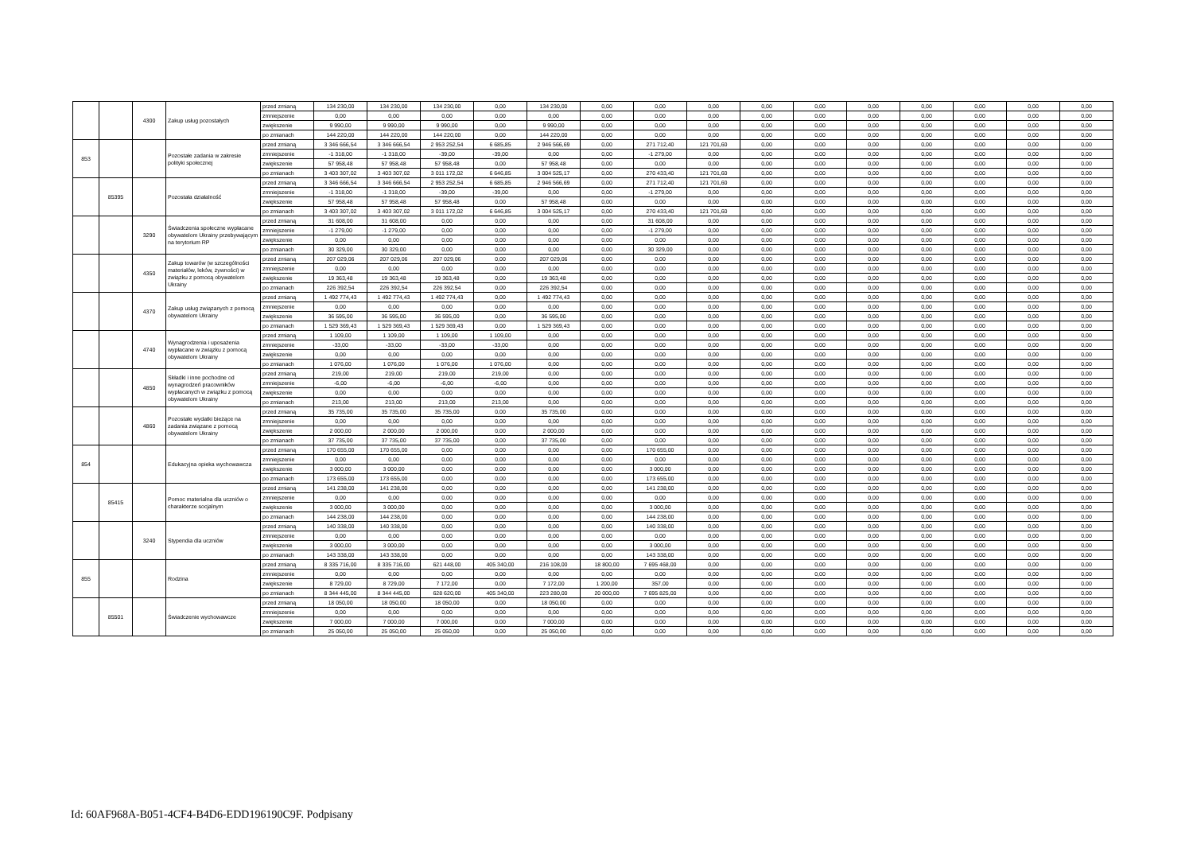| | | 4300 | Zakup usług pozostałych | przed zmianą | 134 230,00 | 134 230,00 | 134 230,00 | 0,00 | 134 230,00 | 0,00 | 0,00 | 0,00 | 0,00 | 0,00 | 0,00 | 0,00 | 0,00 | 0,00 | 0,00 |
| | | | | zmniejszenie | 0,00 | 0,00 | 0,00 | 0,00 | 0,00 | 0,00 | 0,00 | 0,00 | 0,00 | 0,00 | 0,00 | 0,00 | 0,00 | 0,00 | 0,00 |
| | | | | zwiększenie | 9 990,00 | 9 990,00 | 9 990,00 | 0,00 | 9 990,00 | 0,00 | 0,00 | 0,00 | 0,00 | 0,00 | 0,00 | 0,00 | 0,00 | 0,00 | 0,00 |
| | | | | po zmianach | 144 220,00 | 144 220,00 | 144 220,00 | 0,00 | 144 220,00 | 0,00 | 0,00 | 0,00 | 0,00 | 0,00 | 0,00 | 0,00 | 0,00 | 0,00 | 0,00 |
| 853 | | | Pozostałe zadania w zakresie polityki społecznej | przed zmianą | 3 346 666,54 | 3 346 666,54 | 2 953 252,54 | 6 685,85 | 2 946 566,69 | 0,00 | 271 712,40 | 121 701,60 | 0,00 | 0,00 | 0,00 | 0,00 | 0,00 | 0,00 | 0,00 |
| | | | | zmniejszenie | -1 318,00 | -1 318,00 | -39,00 | -39,00 | 0,00 | 0,00 | -1 279,00 | 0,00 | 0,00 | 0,00 | 0,00 | 0,00 | 0,00 | 0,00 | 0,00 |
| | | | | zwiększenie | 57 958,48 | 57 958,48 | 57 958,48 | 0,00 | 57 958,48 | 0,00 | 0,00 | 0,00 | 0,00 | 0,00 | 0,00 | 0,00 | 0,00 | 0,00 | 0,00 |
| | | | | po zmianach | 3 403 307,02 | 3 403 307,02 | 3 011 172,02 | 6 646,85 | 3 004 525,17 | 0,00 | 270 433,40 | 121 701,60 | 0,00 | 0,00 | 0,00 | 0,00 | 0,00 | 0,00 | 0,00 |
| | 85395 | | Pozostała działalność | przed zmianą | 3 346 666,54 | 3 346 666,54 | 2 953 252,54 | 6 685,85 | 2 946 566,69 | 0,00 | 271 712,40 | 121 701,60 | 0,00 | 0,00 | 0,00 | 0,00 | 0,00 | 0,00 | 0,00 |
| | | | | zmniejszenie | -1 318,00 | -1 318,00 | -39,00 | -39,00 | 0,00 | 0,00 | -1 279,00 | 0,00 | 0,00 | 0,00 | 0,00 | 0,00 | 0,00 | 0,00 | 0,00 |
| | | | | zwiększenie | 57 958,48 | 57 958,48 | 57 958,48 | 0,00 | 57 958,48 | 0,00 | 0,00 | 0,00 | 0,00 | 0,00 | 0,00 | 0,00 | 0,00 | 0,00 | 0,00 |
| | | | | po zmianach | 3 403 307,02 | 3 403 307,02 | 3 011 172,02 | 6 646,85 | 3 004 525,17 | 0,00 | 270 433,40 | 121 701,60 | 0,00 | 0,00 | 0,00 | 0,00 | 0,00 | 0,00 | 0,00 |
| | | 3290 | Świadczenia społeczne wypłacane obywatelom Ukrainy przebywającym na terytorium RP | przed zmianą | 31 608,00 | 31 608,00 | 0,00 | 0,00 | 0,00 | 0,00 | 31 608,00 | 0,00 | 0,00 | 0,00 | 0,00 | 0,00 | 0,00 | 0,00 | 0,00 |
| | | | | zmniejszenie | -1 279,00 | -1 279,00 | 0,00 | 0,00 | 0,00 | 0,00 | -1 279,00 | 0,00 | 0,00 | 0,00 | 0,00 | 0,00 | 0,00 | 0,00 | 0,00 |
| | | | | zwiększenie | 0,00 | 0,00 | 0,00 | 0,00 | 0,00 | 0,00 | 0,00 | 0,00 | 0,00 | 0,00 | 0,00 | 0,00 | 0,00 | 0,00 | 0,00 |
| | | | | po zmianach | 30 329,00 | 30 329,00 | 0,00 | 0,00 | 0,00 | 0,00 | 30 329,00 | 0,00 | 0,00 | 0,00 | 0,00 | 0,00 | 0,00 | 0,00 | 0,00 |
| | | 4350 | Zakup towarów (w szczególności materiałów, leków, żywności) w związku z pomocą obywatelom Ukrainy | przed zmianą | 207 029,06 | 207 029,06 | 207 029,06 | 0,00 | 207 029,06 | 0,00 | 0,00 | 0,00 | 0,00 | 0,00 | 0,00 | 0,00 | 0,00 | 0,00 | 0,00 |
| | | | | zmniejszenie | 0,00 | 0,00 | 0,00 | 0,00 | 0,00 | 0,00 | 0,00 | 0,00 | 0,00 | 0,00 | 0,00 | 0,00 | 0,00 | 0,00 | 0,00 |
| | | | | zwiększenie | 19 363,48 | 19 363,48 | 19 363,48 | 0,00 | 19 363,48 | 0,00 | 0,00 | 0,00 | 0,00 | 0,00 | 0,00 | 0,00 | 0,00 | 0,00 | 0,00 |
| | | | | po zmianach | 226 392,54 | 226 392,54 | 226 392,54 | 0,00 | 226 392,54 | 0,00 | 0,00 | 0,00 | 0,00 | 0,00 | 0,00 | 0,00 | 0,00 | 0,00 | 0,00 |
| | | 4370 | Zakup usług związanych z pomocą obywatelom Ukrainy | przed zmianą | 1 492 774,43 | 1 492 774,43 | 1 492 774,43 | 0,00 | 1 492 774,43 | 0,00 | 0,00 | 0,00 | 0,00 | 0,00 | 0,00 | 0,00 | 0,00 | 0,00 | 0,00 |
| | | | | zmniejszenie | 0,00 | 0,00 | 0,00 | 0,00 | 0,00 | 0,00 | 0,00 | 0,00 | 0,00 | 0,00 | 0,00 | 0,00 | 0,00 | 0,00 | 0,00 |
| | | | | zwiększenie | 36 595,00 | 36 595,00 | 36 595,00 | 0,00 | 36 595,00 | 0,00 | 0,00 | 0,00 | 0,00 | 0,00 | 0,00 | 0,00 | 0,00 | 0,00 | 0,00 |
| | | | | po zmianach | 1 529 369,43 | 1 529 369,43 | 1 529 369,43 | 0,00 | 1 529 369,43 | 0,00 | 0,00 | 0,00 | 0,00 | 0,00 | 0,00 | 0,00 | 0,00 | 0,00 | 0,00 |
| | | 4740 | Wynagrodzenia i uposażenia wypłacane w związku z pomocą obywatelom Ukrainy | przed zmianą | 1 109,00 | 1 109,00 | 1 109,00 | 1 109,00 | 0,00 | 0,00 | 0,00 | 0,00 | 0,00 | 0,00 | 0,00 | 0,00 | 0,00 | 0,00 | 0,00 |
| | | | | zmniejszenie | -33,00 | -33,00 | -33,00 | -33,00 | 0,00 | 0,00 | 0,00 | 0,00 | 0,00 | 0,00 | 0,00 | 0,00 | 0,00 | 0,00 | 0,00 |
| | | | | zwiększenie | 0,00 | 0,00 | 0,00 | 0,00 | 0,00 | 0,00 | 0,00 | 0,00 | 0,00 | 0,00 | 0,00 | 0,00 | 0,00 | 0,00 | 0,00 |
| | | | | po zmianach | 1 076,00 | 1 076,00 | 1 076,00 | 1 076,00 | 0,00 | 0,00 | 0,00 | 0,00 | 0,00 | 0,00 | 0,00 | 0,00 | 0,00 | 0,00 | 0,00 |
| | | 4850 | Składki i inne pochodne od wynagrodzeń pracowników wypłacanych w związku z pomocą obywatelom Ukrainy | przed zmianą | 219,00 | 219,00 | 219,00 | 219,00 | 0,00 | 0,00 | 0,00 | 0,00 | 0,00 | 0,00 | 0,00 | 0,00 | 0,00 | 0,00 | 0,00 |
| | | | | zmniejszenie | -6,00 | -6,00 | -6,00 | -6,00 | 0,00 | 0,00 | 0,00 | 0,00 | 0,00 | 0,00 | 0,00 | 0,00 | 0,00 | 0,00 | 0,00 |
| | | | | zwiększenie | 0,00 | 0,00 | 0,00 | 0,00 | 0,00 | 0,00 | 0,00 | 0,00 | 0,00 | 0,00 | 0,00 | 0,00 | 0,00 | 0,00 | 0,00 |
| | | | | po zmianach | 213,00 | 213,00 | 213,00 | 213,00 | 0,00 | 0,00 | 0,00 | 0,00 | 0,00 | 0,00 | 0,00 | 0,00 | 0,00 | 0,00 | 0,00 |
| | | 4860 | Pozostałe wydatki bieżące na zadania związane z pomocą obywatelom Ukrainy | przed zmianą | 35 735,00 | 35 735,00 | 35 735,00 | 0,00 | 35 735,00 | 0,00 | 0,00 | 0,00 | 0,00 | 0,00 | 0,00 | 0,00 | 0,00 | 0,00 | 0,00 |
| | | | | zmniejszenie | 0,00 | 0,00 | 0,00 | 0,00 | 0,00 | 0,00 | 0,00 | 0,00 | 0,00 | 0,00 | 0,00 | 0,00 | 0,00 | 0,00 | 0,00 |
| | | | | zwiększenie | 2 000,00 | 2 000,00 | 2 000,00 | 0,00 | 2 000,00 | 0,00 | 0,00 | 0,00 | 0,00 | 0,00 | 0,00 | 0,00 | 0,00 | 0,00 | 0,00 |
| | | | | po zmianach | 37 735,00 | 37 735,00 | 37 735,00 | 0,00 | 37 735,00 | 0,00 | 0,00 | 0,00 | 0,00 | 0,00 | 0,00 | 0,00 | 0,00 | 0,00 | 0,00 |
| 854 | | | Edukacyjna opieka wychowawcza | przed zmianą | 170 655,00 | 170 655,00 | 0,00 | 0,00 | 0,00 | 0,00 | 170 655,00 | 0,00 | 0,00 | 0,00 | 0,00 | 0,00 | 0,00 | 0,00 | 0,00 |
| | | | | zmniejszenie | 0,00 | 0,00 | 0,00 | 0,00 | 0,00 | 0,00 | 0,00 | 0,00 | 0,00 | 0,00 | 0,00 | 0,00 | 0,00 | 0,00 | 0,00 |
| | | | | zwiększenie | 3 000,00 | 3 000,00 | 0,00 | 0,00 | 0,00 | 0,00 | 3 000,00 | 0,00 | 0,00 | 0,00 | 0,00 | 0,00 | 0,00 | 0,00 | 0,00 |
| | | | | po zmianach | 173 655,00 | 173 655,00 | 0,00 | 0,00 | 0,00 | 0,00 | 173 655,00 | 0,00 | 0,00 | 0,00 | 0,00 | 0,00 | 0,00 | 0,00 | 0,00 |
| | 85415 | | Pomoc materialna dla uczniów o charakterze socjalnym | przed zmianą | 141 238,00 | 141 238,00 | 0,00 | 0,00 | 0,00 | 0,00 | 141 238,00 | 0,00 | 0,00 | 0,00 | 0,00 | 0,00 | 0,00 | 0,00 | 0,00 |
| | | | | zmniejszenie | 0,00 | 0,00 | 0,00 | 0,00 | 0,00 | 0,00 | 0,00 | 0,00 | 0,00 | 0,00 | 0,00 | 0,00 | 0,00 | 0,00 | 0,00 |
| | | | | zwiększenie | 3 000,00 | 3 000,00 | 0,00 | 0,00 | 0,00 | 0,00 | 3 000,00 | 0,00 | 0,00 | 0,00 | 0,00 | 0,00 | 0,00 | 0,00 | 0,00 |
| | | | | po zmianach | 144 238,00 | 144 238,00 | 0,00 | 0,00 | 0,00 | 0,00 | 144 238,00 | 0,00 | 0,00 | 0,00 | 0,00 | 0,00 | 0,00 | 0,00 | 0,00 |
| | | 3240 | Stypendia dla uczniów | przed zmianą | 140 338,00 | 140 338,00 | 0,00 | 0,00 | 0,00 | 0,00 | 140 338,00 | 0,00 | 0,00 | 0,00 | 0,00 | 0,00 | 0,00 | 0,00 | 0,00 |
| | | | | zmniejszenie | 0,00 | 0,00 | 0,00 | 0,00 | 0,00 | 0,00 | 0,00 | 0,00 | 0,00 | 0,00 | 0,00 | 0,00 | 0,00 | 0,00 | 0,00 |
| | | | | zwiększenie | 3 000,00 | 3 000,00 | 0,00 | 0,00 | 0,00 | 0,00 | 3 000,00 | 0,00 | 0,00 | 0,00 | 0,00 | 0,00 | 0,00 | 0,00 | 0,00 |
| | | | | po zmianach | 143 338,00 | 143 338,00 | 0,00 | 0,00 | 0,00 | 0,00 | 143 338,00 | 0,00 | 0,00 | 0,00 | 0,00 | 0,00 | 0,00 | 0,00 | 0,00 |
| 855 | | | Rodzina | przed zmianą | 8 335 716,00 | 8 335 716,00 | 621 448,00 | 405 340,00 | 216 108,00 | 18 800,00 | 7 695 468,00 | 0,00 | 0,00 | 0,00 | 0,00 | 0,00 | 0,00 | 0,00 | 0,00 |
| | | | | zmniejszenie | 0,00 | 0,00 | 0,00 | 0,00 | 0,00 | 0,00 | 0,00 | 0,00 | 0,00 | 0,00 | 0,00 | 0,00 | 0,00 | 0,00 | 0,00 |
| | | | | zwiększenie | 8 729,00 | 8 729,00 | 7 172,00 | 0,00 | 7 172,00 | 1 200,00 | 357,00 | 0,00 | 0,00 | 0,00 | 0,00 | 0,00 | 0,00 | 0,00 | 0,00 |
| | | | | po zmianach | 8 344 445,00 | 8 344 445,00 | 628 620,00 | 405 340,00 | 223 280,00 | 20 000,00 | 7 695 825,00 | 0,00 | 0,00 | 0,00 | 0,00 | 0,00 | 0,00 | 0,00 | 0,00 |
| | 85501 | | Świadczenie wychowawcze | przed zmianą | 18 050,00 | 18 050,00 | 18 050,00 | 0,00 | 18 050,00 | 0,00 | 0,00 | 0,00 | 0,00 | 0,00 | 0,00 | 0,00 | 0,00 | 0,00 | 0,00 |
| | | | | zmniejszenie | 0,00 | 0,00 | 0,00 | 0,00 | 0,00 | 0,00 | 0,00 | 0,00 | 0,00 | 0,00 | 0,00 | 0,00 | 0,00 | 0,00 | 0,00 |
| | | | | zwiększenie | 7 000,00 | 7 000,00 | 7 000,00 | 0,00 | 7 000,00 | 0,00 | 0,00 | 0,00 | 0,00 | 0,00 | 0,00 | 0,00 | 0,00 | 0,00 | 0,00 |
| | | | | po zmianach | 25 050,00 | 25 050,00 | 25 050,00 | 0,00 | 25 050,00 | 0,00 | 0,00 | 0,00 | 0,00 | 0,00 | 0,00 | 0,00 | 0,00 | 0,00 | 0,00 |
Id: 60AF968A-B051-4CF4-B4D6-EDD196190C9F. Podpisany